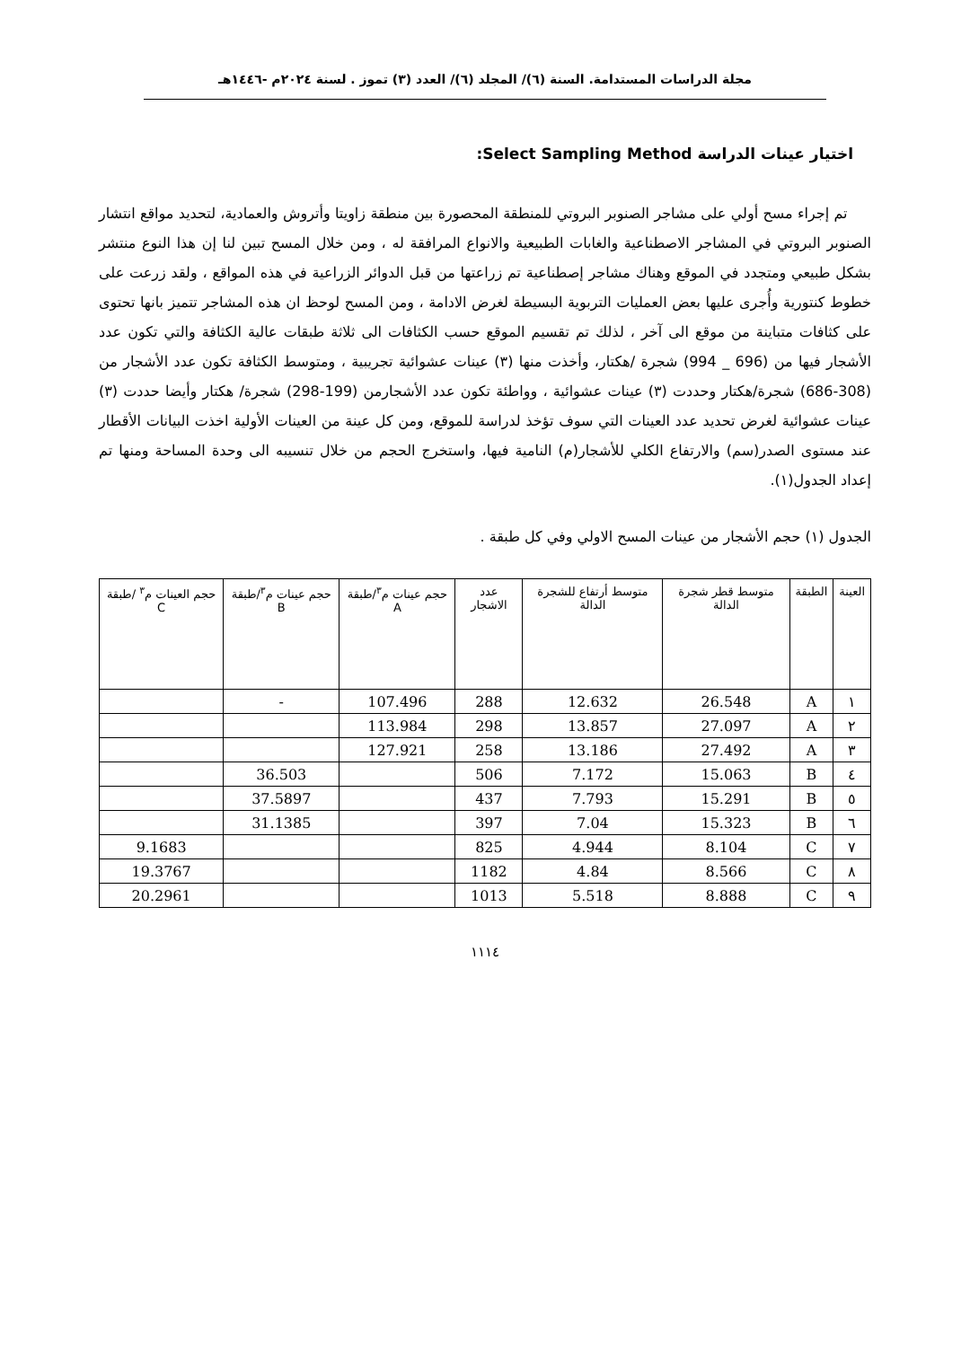مجلة الدراسات المستدامة. السنة (٦)/ المجلد (٦)/ العدد (٣) تموز . لسنة ٢٠٢٤م -١٤٤٦هـ
اختيار عينات الدراسة Select Sampling Method:
تم إجراء مسح أولي على مشاجر الصنوبر البروتي للمنطقة المحصورة بين منطقة زاويتا وأتروش والعمادية، لتحديد مواقع انتشار الصنوبر البروتي في المشاجر الاصطناعية والغابات الطبيعية والانواع المرافقة له ، ومن خلال المسح تبين لنا إن هذا النوع منتشر بشكل طبيعي ومتجدد في الموقع وهناك مشاجر إصطناعية تم زراعتها من قبل الدوائر الزراعية في هذه المواقع ، ولقد زرعت على خطوط كنتورية وأُجرى عليها بعض العمليات التربوية البسيطة لغرض الادامة ، ومن المسح لوحظ ان هذه المشاجر تتميز بانها تحتوى على كثافات متباينة من موقع الى آخر ، لذلك تم تقسيم الموقع حسب الكثافات الى ثلاثة طبقات عالية الكثافة والتي تكون عدد الأشجار فيها من (696 _ 994) شجرة /هكتار، وأخذت منها (٣) عينات عشوائية تجريبية ، ومتوسط الكثافة تكون عدد الأشجار من (308-686) شجرة/هكتار وحددت (٣) عينات عشوائية ، وواطئة تكون عدد الأشجارمن (199-298) شجرة/ هكتار وأيضا حددت (٣) عينات عشوائية لغرض تحديد عدد العينات التي سوف تؤخذ لدراسة للموقع، ومن كل عينة من العينات الأولية اخذت البيانات الأقطار عند مستوى الصدر(سم) والارتفاع الكلي للأشجار(م) النامية فيها، واستخرج الحجم من خلال تنسيبه الى وحدة المساحة ومنها تم إعداد الجدول(١).
الجدول (١) حجم الأشجار من عينات المسح الاولي وفي كل طبقة .
| العينة | الطبقة | متوسط قطر شجرة الدالة | متوسط أرتفاع للشجرة الدالة | عدد الاشجار | حجم عينات م<sup>٣</sup>/طبقة A | حجم عينات م<sup>٣</sup>/طبقة B | حجم العينات م<sup>٣</sup> /طبقة C |
| --- | --- | --- | --- | --- | --- | --- | --- |
| ١ | A | 26.548 | 12.632 | 288 | 107.496 | - | |
| ٢ | A | 27.097 | 13.857 | 298 | 113.984 | | |
| ٣ | A | 27.492 | 13.186 | 258 | 127.921 | | |
| ٤ | B | 15.063 | 7.172 | 506 | | 36.503 | |
| ٥ | B | 15.291 | 7.793 | 437 | | 37.5897 | |
| ٦ | B | 15.323 | 7.04 | 397 | | 31.1385 | |
| ٧ | C | 8.104 | 4.944 | 825 | | | 9.1683 |
| ٨ | C | 8.566 | 4.84 | 1182 | | | 19.3767 |
| ٩ | C | 8.888 | 5.518 | 1013 | | | 20.2961 |
١١١٤